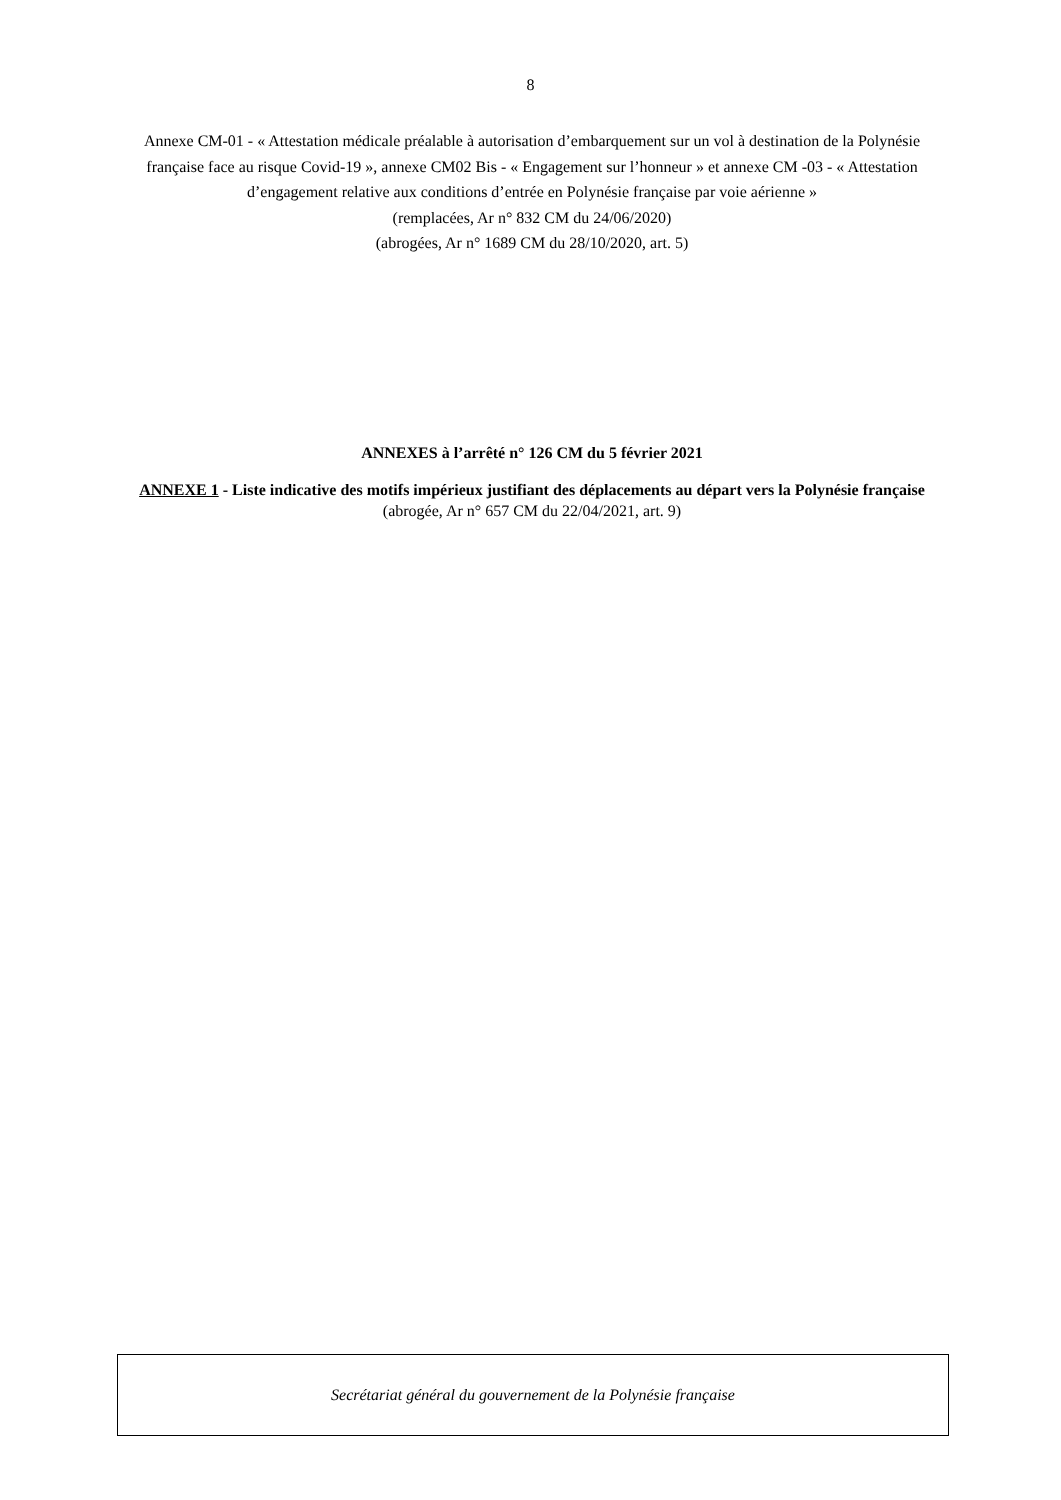8
Annexe CM-01 - « Attestation médicale préalable à autorisation d’embarquement sur un vol à destination de la Polynésie française face au risque Covid-19 », annexe CM02 Bis - « Engagement sur l’honneur » et annexe CM -03 - « Attestation d’engagement relative aux conditions d’entrée en Polynésie française par voie aérienne »
(remplacées, Ar n° 832 CM du 24/06/2020)
(abrogées, Ar n° 1689 CM du 28/10/2020, art. 5)
ANNEXES à l’arrêté n° 126 CM du 5 février 2021
ANNEXE 1 - Liste indicative des motifs impérieux justifiant des déplacements au départ vers la Polynésie française
(abrogée, Ar n° 657 CM du 22/04/2021, art. 9)
Secrétariat général du gouvernement de la Polynésie française